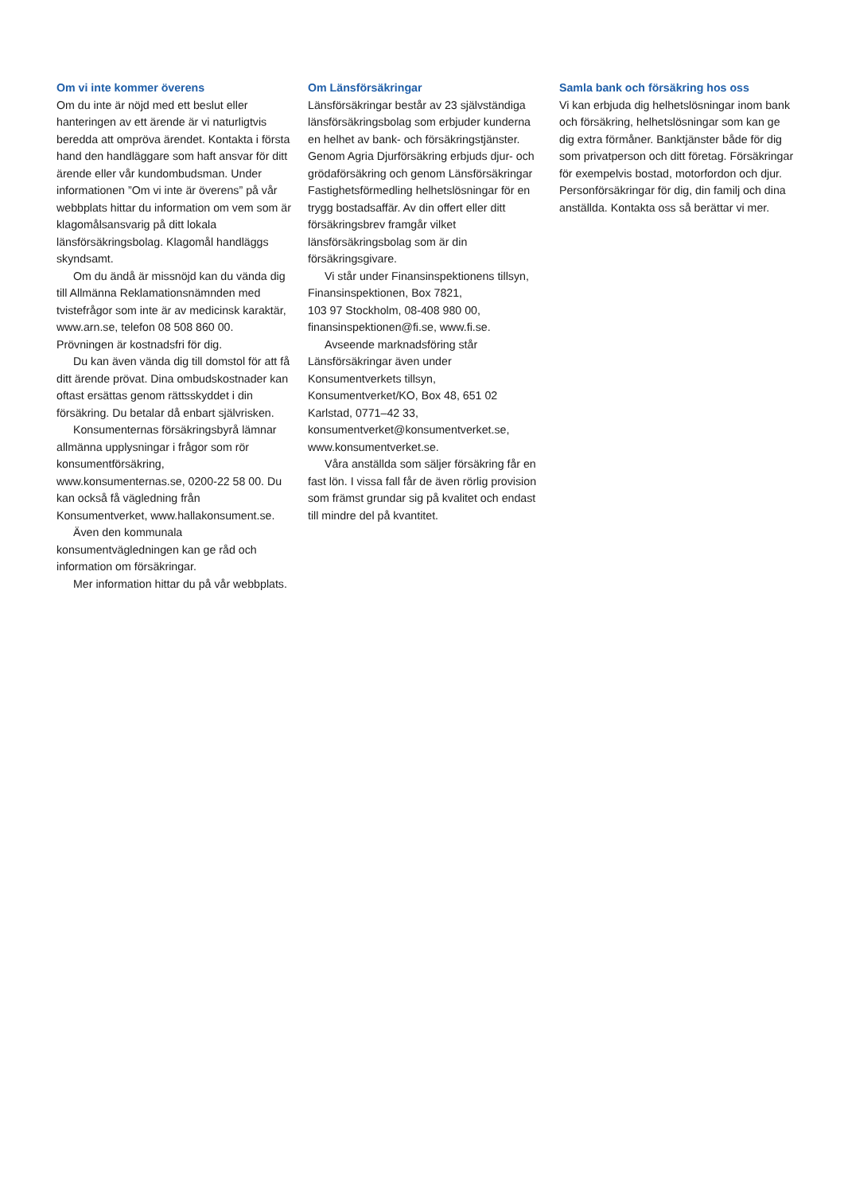Om vi inte kommer överens
Om du inte är nöjd med ett beslut eller hanteringen av ett ärende är vi naturligtvis beredda att ompröva ärendet. Kontakta i första hand den handläggare som haft ansvar för ditt ärende eller vår kundombudsman. Under informationen ”Om vi inte är överens” på vår webbplats hittar du information om vem som är klagomålsansvarig på ditt lokala länsförsäkringsbolag. Klagomål handläggs skyndsamt.
Om du ändå är missnöjd kan du vända dig till Allmänna Reklamationsnämnden med tvistefrågor som inte är av medicinsk karaktär, www.arn.se, telefon 08 508 860 00. Prövningen är kostnadsfri för dig.
Du kan även vända dig till domstol för att få ditt ärende prövat. Dina ombudskostnader kan oftast ersättas genom rättsskyddet i din försäkring. Du betalar då enbart självrisken.
Konsumenternas försäkringsbyrå lämnar allmänna upplysningar i frågor som rör konsumentförsäkring, www.konsumenternas.se, 0200-22 58 00. Du kan också få vägledning från Konsumentverket, www.hallakonsument.se.
Även den kommunala konsumentvägledningen kan ge råd och information om försäkringar.
Mer information hittar du på vår webbplats.
Om Länsförsäkringar
Länsförsäkringar består av 23 självständiga länsförsäkringsbolag som erbjuder kunderna en helhet av bank- och försäkringstjänster. Genom Agria Djurförsäkring erbjuds djur- och grödaförsäkring och genom Länsförsäkringar Fastighetsförmedling helhetslösningar för en trygg bostadsaffär. Av din offert eller ditt försäkringsbrev framgår vilket länsförsäkringsbolag som är din försäkringsgivare.
Vi står under Finansinspektionens tillsyn, Finansinspektionen, Box 7821,
103 97 Stockholm, 08-408 980 00,
finansinspektionen@fi.se, www.fi.se.
Avseende marknadsföring står Länsförsäkringar även under Konsumentverkets tillsyn, Konsumentverket/KO, Box 48, 651 02 Karlstad, 0771–42 33, konsumentverket@konsumentverket.se, www.konsumentverket.se.
Våra anställda som säljer försäkring får en fast lön. I vissa fall får de även rörlig provision som främst grundar sig på kvalitet och endast till mindre del på kvantitet.
Samla bank och försäkring hos oss
Vi kan erbjuda dig helhetslösningar inom bank och försäkring, helhetslösningar som kan ge dig extra förmåner. Banktjänster både för dig som privatperson och ditt företag. Försäkringar för exempelvis bostad, motorfordon och djur. Personförsäkringar för dig, din familj och dina anställda. Kontakta oss så berättar vi mer.